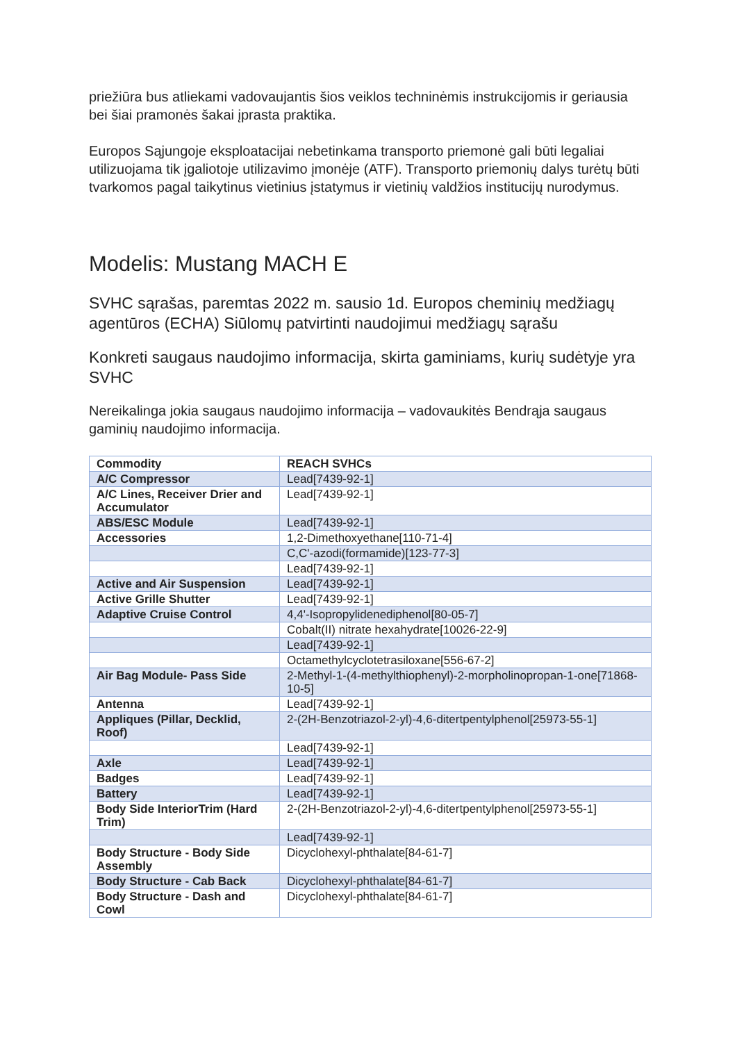priežiūra bus atliekami vadovaujantis šios veiklos techninėmis instrukcijomis ir geriausia bei šiai pramonės šakai įprasta praktika.
Europos Sąjungoje eksploatacijai nebetinkama transporto priemonė gali būti legaliai utilizuojama tik įgaliotoje utilizavimo įmonėje (ATF). Transporto priemonių dalys turėtų būti tvarkomos pagal taikytinus vietinius įstatymus ir vietinių valdžios institucijų nurodymus.
Modelis: Mustang MACH E
SVHC sąrašas, paremtas 2022 m. sausio 1d. Europos cheminių medžiagų agentūros (ECHA) Siūlomų patvirtinti naudojimui medžiagų sąrašu
Konkreti saugaus naudojimo informacija, skirta gaminiams, kurių sudėtyje yra SVHC
Nereikalinga jokia saugaus naudojimo informacija – vadovaukitės Bendrąja saugaus gaminių naudojimo informacija.
| Commodity | REACH SVHCs |
| --- | --- |
| A/C Compressor | Lead[7439-92-1] |
| A/C Lines, Receiver Drier and Accumulator | Lead[7439-92-1] |
| ABS/ESC Module | Lead[7439-92-1] |
| Accessories | 1,2-Dimethoxyethane[110-71-4] |
| | C,C'-azodi(formamide)[123-77-3] |
| | Lead[7439-92-1] |
| Active and Air Suspension | Lead[7439-92-1] |
| Active Grille Shutter | Lead[7439-92-1] |
| Adaptive Cruise Control | 4,4'-Isopropylidenediphenol[80-05-7] |
| | Cobalt(II) nitrate hexahydrate[10026-22-9] |
| | Lead[7439-92-1] |
| | Octamethylcyclotetrasiloxane[556-67-2] |
| Air Bag Module- Pass Side | 2-Methyl-1-(4-methylthiophenyl)-2-morpholinopropan-1-one[71868-10-5] |
| Antenna | Lead[7439-92-1] |
| Appliques (Pillar, Decklid, Roof) | 2-(2H-Benzotriazol-2-yl)-4,6-ditertpentylphenol[25973-55-1] |
| | Lead[7439-92-1] |
| Axle | Lead[7439-92-1] |
| Badges | Lead[7439-92-1] |
| Battery | Lead[7439-92-1] |
| Body Side InteriorTrim (Hard Trim) | 2-(2H-Benzotriazol-2-yl)-4,6-ditertpentylphenol[25973-55-1] |
| | Lead[7439-92-1] |
| Body Structure - Body Side Assembly | Dicyclohexyl-phthalate[84-61-7] |
| Body Structure - Cab Back | Dicyclohexyl-phthalate[84-61-7] |
| Body Structure - Dash and Cowl | Dicyclohexyl-phthalate[84-61-7] |